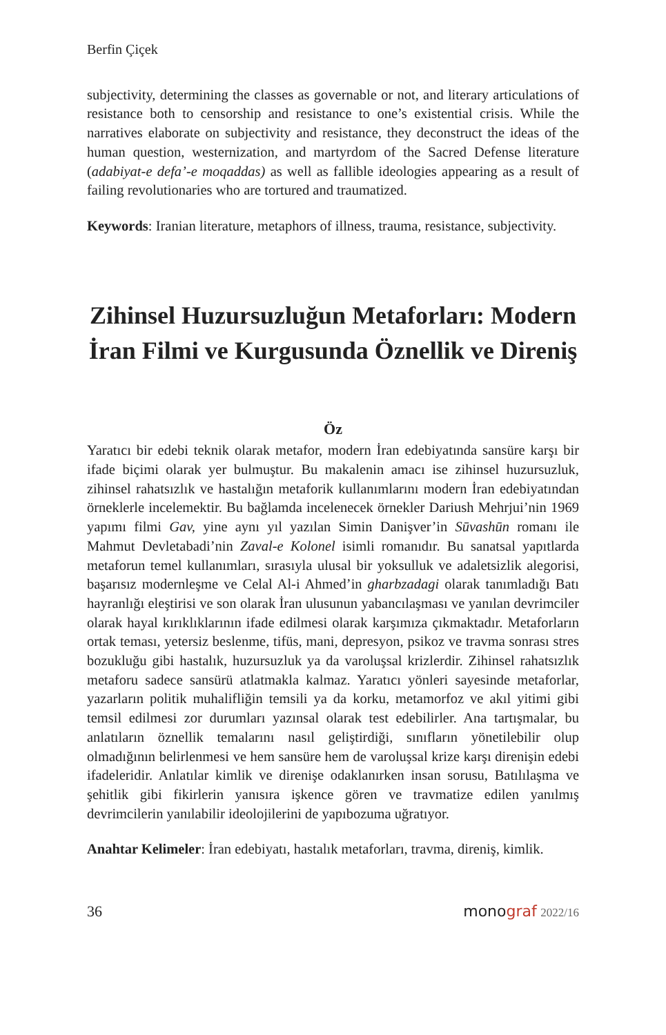Berfin Çiçek
subjectivity, determining the classes as governable or not, and literary articulations of resistance both to censorship and resistance to one’s existential crisis. While the narratives elaborate on subjectivity and resistance, they deconstruct the ideas of the human question, westernization, and martyrdom of the Sacred Defense literature (adabiyat-e defa’-e moqaddas) as well as fallible ideologies appearing as a result of failing revolutionaries who are tortured and traumatized.
Keywords: Iranian literature, metaphors of illness, trauma, resistance, subjectivity.
Zihinsel Huzursuzluğun Metaforları: Modern İran Filmi ve Kurgusunda Öznellik ve Direniş
Öz
Yaratıcı bir edebi teknik olarak metafor, modern İran edebiyatında sansüre karşı bir ifade biçimi olarak yer bulmuştur. Bu makalenin amacı ise zihinsel huzursuzluk, zihinsel rahatsızlık ve hastalığın metaforik kullanımlarını modern İran edebiyatından örneklerle incelemektir. Bu bağlamda incelenecek örnekler Dariush Mehrjui’nin 1969 yapımı filmi Gav, yine aynı yıl yazılan Simin Danişver’in Sūvashūn romanı ile Mahmut Devletabadi’nin Zaval-e Kolonel isimli romanıdır. Bu sanatsal yapıtlarda metaforun temel kullanımları, sırasıyla ulusal bir yoksulluk ve adaletsizlik alegorisi, başarısız modernleşme ve Celal Al-i Ahmed’in gharbzadagi olarak tanımladığı Batı hayranlığı eleştirisi ve son olarak İran ulusunun yabancılaşması ve yanılan devrimciler olarak hayal kırıklıklarının ifade edilmesi olarak karşımıza çıkmaktadır. Metaforların ortak teması, yetersiz beslenme, tifüs, mani, depresyon, psikoz ve travma sonrası stres bozukluğu gibi hastalık, huzursuzluk ya da varoluşsal krizlerdir. Zihinsel rahatsızlık metaforu sadece sansürü atlatmakla kalmaz. Yaratıcı yönleri sayesinde metaforlar, yazarların politik muhalifliğin temsili ya da korku, metamorfoz ve akıl yitimi gibi temsil edilmesi zor durumları yazınsal olarak test edebilirler. Ana tartışmalar, bu anlatıların öznellik temalarını nasıl geliştirdiği, sınıfların yönetilebilir olup olmadığının belirlenmesi ve hem sansüre hem de varoluşsal krize karşı direnişin edebi ifadeleridir. Anlatılar kimlik ve direnişe odaklanırken insan sorusu, Batılılaşma ve şehitlik gibi fikirlerin yanısıra işkence gören ve travmatize edilen yanılmış devrimcilerin yanılabilir ideolojilerini de yapıbozuma uğratıyor.
Anahtar Kelimeler: İran edebiyatı, hastalık metaforları, travma, direniş, kimlik.
36 monograf 2022/16